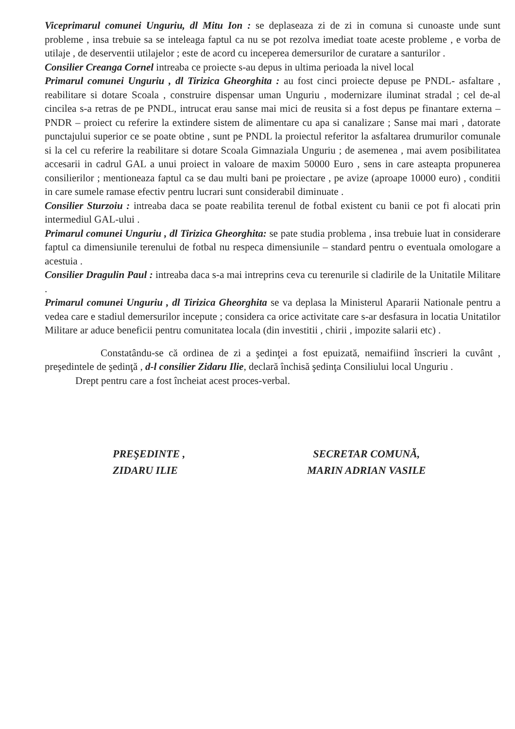Viceprimarul comunei Unguriu, dl Mitu Ion : se deplaseaza zi de zi in comuna si cunoaste unde sunt probleme , insa trebuie sa se inteleaga faptul ca nu se pot rezolva imediat toate aceste probleme , e vorba de utilaje , de deserventii utilajelor ; este de acord cu inceperea demersurilor de curatare a santurilor .
Consilier Creanga Cornel intreaba ce proiecte s-au depus in ultima perioada la nivel local
Primarul comunei Unguriu , dl Tirizica Gheorghita : au fost cinci proiecte depuse pe PNDL- asfaltare , reabilitare si dotare Scoala , construire dispensar uman Unguriu , modernizare iluminat stradal ; cel de-al cincilea s-a retras de pe PNDL, intrucat erau sanse mai mici de reusita si a fost depus pe finantare externa –PNDR – proiect cu referire la extindere sistem de alimentare cu apa si canalizare ; Sanse mai mari , datorate punctajului superior ce se poate obtine , sunt pe PNDL la proiectul referitor la asfaltarea drumurilor comunale si la cel cu referire la reabilitare si dotare Scoala Gimnaziala Unguriu ; de asemenea , mai avem posibilitatea accesarii in cadrul GAL a unui proiect in valoare de maxim 50000 Euro , sens in care asteapta propunerea consilierilor ; mentioneaza faptul ca se dau multi bani pe proiectare , pe avize (aproape 10000 euro) , conditii in care sumele ramase efectiv pentru lucrari sunt considerabil diminuate .
Consilier Sturzoiu : intreaba daca se poate reabilita terenul de fotbal existent cu banii ce pot fi alocati prin intermediul GAL-ului .
Primarul comunei Unguriu , dl Tirizica Gheorghita: se pate studia problema , insa trebuie luat in considerare faptul ca dimensiunile terenului de fotbal nu respeca dimensiunile – standard pentru o eventuala omologare a acestuia .
Consilier Dragulin Paul : intreaba daca s-a mai intreprins ceva cu terenurile si cladirile de la Unitatile Militare .
Primarul comunei Unguriu , dl Tirizica Gheorghita se va deplasa la Ministerul Apararii Nationale pentru a vedea care e stadiul demersurilor incepute ; considera ca orice activitate care s-ar desfasura in locatia Unitatilor Militare ar aduce beneficii pentru comunitatea locala (din investitii , chirii , impozite salarii etc) .
Constatându-se că ordinea de zi a şedinţei a fost epuizată, nemaifiind înscrieri la cuvânt , preşedintele de şedinţă , d-l consilier Zidaru Ilie, declară închisă şedinţa Consiliului local Unguriu .
Drept pentru care a fost încheiat acest proces-verbal.
PREŞEDINTE ,
ZIDARU ILIE
SECRETAR COMUNĂ,
MARIN ADRIAN VASILE